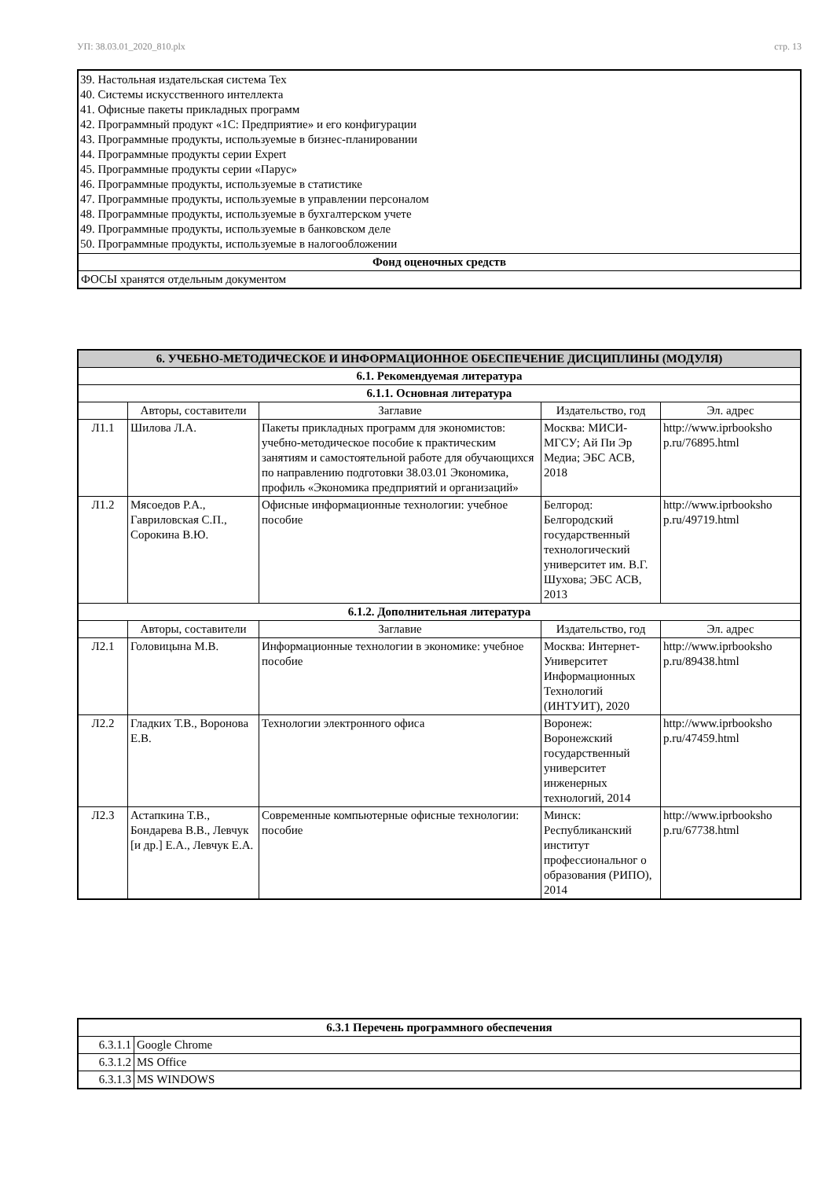УП: 38.03.01_2020_810.plx стр. 13
| 39. Настольная издательская система Tex 40. Системы искусственного интеллекта 41. Офисные пакеты прикладных программ 42. Программный продукт «1С: Предприятие» и его конфигурации 43. Программные продукты, используемые в бизнес-планировании 44. Программные продукты серии Expert 45. Программные продукты серии «Парус» 46. Программные продукты, используемые в статистике 47. Программные продукты, используемые в управлении персоналом 48. Программные продукты, используемые в бухгалтерском учете 49. Программные продукты, используемые в банковском деле 50. Программные продукты, используемые в налогообложении |
| Фонд оценочных средств |
| ФОСЫ хранятся отдельным документом |
| 6. УЧЕБНО-МЕТОДИЧЕСКОЕ И ИНФОРМАЦИОННОЕ ОБЕСПЕЧЕНИЕ ДИСЦИПЛИНЫ (МОДУЛЯ) | | | | |
| --- | --- | --- | --- | --- |
| 6.1. Рекомендуемая литература | | | | |
| 6.1.1. Основная литература | | | | |
| | Авторы, составители | Заглавие | Издательство, год | Эл. адрес |
| Л1.1 | Шилова Л.А. | Пакеты прикладных программ для экономистов: учебно-методическое пособие к практическим занятиям и самостоятельной работе для обучающихся по направлению подготовки 38.03.01 Экономика, профиль «Экономика предприятий и организаций» | Москва: МИСИ-МГСУ; Ай Пи Эр Медиа; ЭБС АСВ, 2018 | http://www.iprbooksho p.ru/76895.html |
| Л1.2 | Мясоедов Р.А., Гавриловская С.П., Сорокина В.Ю. | Офисные информационные технологии: учебное пособие | Белгород: Белгородский государственный технологический университет им. В.Г. Шухова; ЭБС АСВ, 2013 | http://www.iprbooksho p.ru/49719.html |
| 6.1.2. Дополнительная литература | | | | |
| | Авторы, составители | Заглавие | Издательство, год | Эл. адрес |
| Л2.1 | Головицына М.В. | Информационные технологии в экономике: учебное пособие | Москва: Интернет-Университет Информационных Технологий (ИНТУИТ), 2020 | http://www.iprbooksho p.ru/89438.html |
| Л2.2 | Гладких Т.В., Воронова Е.В. | Технологии электронного офиса | Воронеж: Воронежский государственный университет инженерных технологий, 2014 | http://www.iprbooksho p.ru/47459.html |
| Л2.3 | Астапкина Т.В., Бондарева В.В., Левчук [и др.] Е.А., Левчук Е.А. | Современные компьютерные офисные технологии: пособие | Минск: Республиканский институт профессиональног о образования (РИПО), 2014 | http://www.iprbooksho p.ru/67738.html |
| 6.3.1 Перечень программного обеспечения | |
| --- | --- |
| 6.3.1.1 | Google Chrome |
| 6.3.1.2 | MS Office |
| 6.3.1.3 | MS WINDOWS |